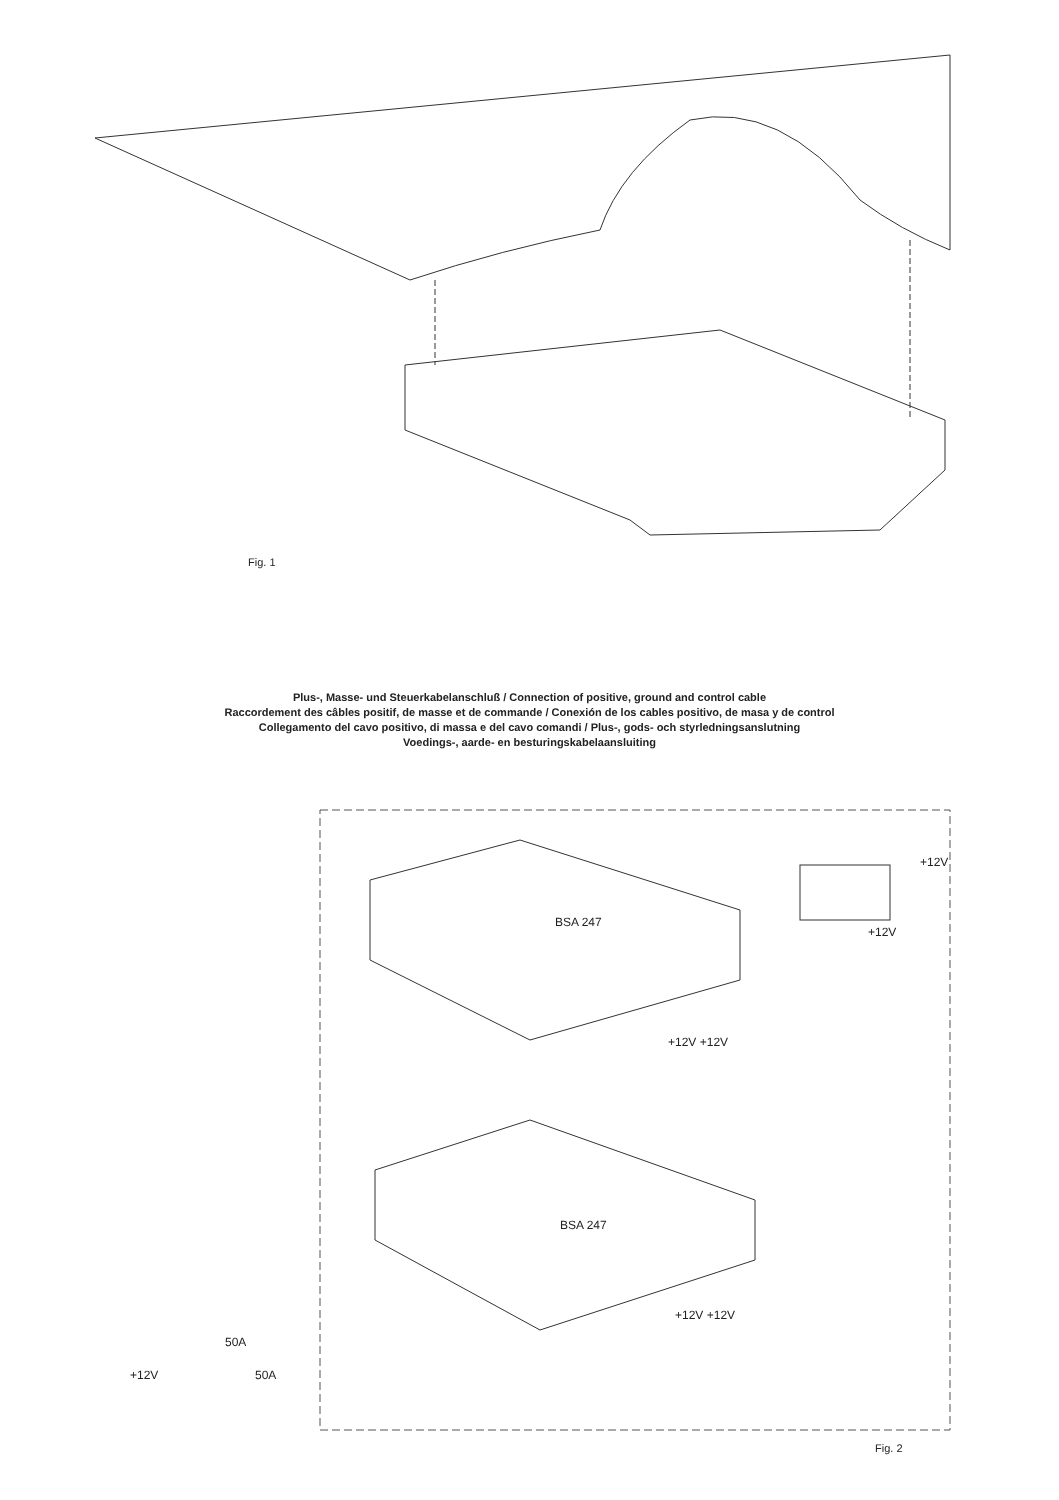Fig. 1
Plus-, Masse- und Steuerkabelanschluß / Connection of positive, ground and control cable
Raccordement des câbles positif, de masse et de commande / Conexión de los cables positivo, de masa y de control
Collegamento del cavo positivo, di massa e del cavo comandi / Plus-, gods- och styrledningsanslutning
Voedings-, aarde- en besturingskabelaansluiting
BSA 247
+12V +12V
+12V
+12V
BSA 247
+12V +12V
50A
+12V 50A
Fig. 2